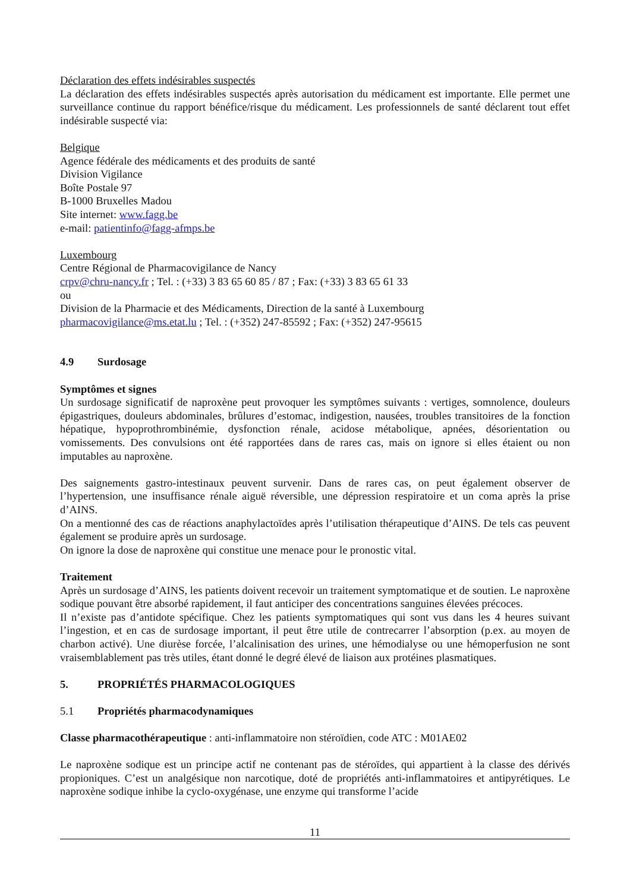Déclaration des effets indésirables suspectés
La déclaration des effets indésirables suspectés après autorisation du médicament est importante. Elle permet une surveillance continue du rapport bénéfice/risque du médicament. Les professionnels de santé déclarent tout effet indésirable suspecté via:
Belgique
Agence fédérale des médicaments et des produits de santé
Division Vigilance
Boîte Postale 97
B-1000 Bruxelles Madou
Site internet: www.fagg.be
e-mail: patientinfo@fagg-afmps.be
Luxembourg
Centre Régional de Pharmacovigilance de Nancy
crpv@chru-nancy.fr ; Tel. : (+33) 3 83 65 60 85 / 87 ; Fax: (+33) 3 83 65 61 33
ou
Division de la Pharmacie et des Médicaments, Direction de la santé à Luxembourg
pharmacovigilance@ms.etat.lu ; Tel. : (+352) 247-85592 ; Fax: (+352) 247-95615
4.9 Surdosage
Symptômes et signes
Un surdosage significatif de naproxène peut provoquer les symptômes suivants : vertiges, somnolence, douleurs épigastriques, douleurs abdominales, brûlures d’estomac, indigestion, nausées, troubles transitoires de la fonction hépatique, hypoprothrombinémie, dysfonction rénale, acidose métabolique, apnées, désorientation ou vomissements. Des convulsions ont été rapportées dans de rares cas, mais on ignore si elles étaient ou non imputables au naproxène.
Des saignements gastro-intestinaux peuvent survenir. Dans de rares cas, on peut également observer de l’hypertension, une insuffisance rénale aiguë réversible, une dépression respiratoire et un coma après la prise d’AINS.
On a mentionné des cas de réactions anaphylactoïdes après l’utilisation thérapeutique d’AINS. De tels cas peuvent également se produire après un surdosage.
On ignore la dose de naproxène qui constitue une menace pour le pronostic vital.
Traitement
Après un surdosage d’AINS, les patients doivent recevoir un traitement symptomatique et de soutien. Le naproxène sodique pouvant être absorbé rapidement, il faut anticiper des concentrations sanguines élevées précoces.
Il n’existe pas d’antidote spécifique. Chez les patients symptomatiques qui sont vus dans les 4 heures suivant l’ingestion, et en cas de surdosage important, il peut être utile de contrecarrer l’absorption (p.ex. au moyen de charbon activé). Une diurèse forcée, l’alcalinisation des urines, une hémodialyse ou une hémoperfusion ne sont vraisemblablement pas très utiles, étant donné le degré élevé de liaison aux protéines plasmatiques.
5. PROPRIÉTÉS PHARMACOLOGIQUES
5.1 Propriétés pharmacodynamiques
Classe pharmacothérapeutique : anti-inflammatoire non stéroïdien, code ATC : M01AE02
Le naproxène sodique est un principe actif ne contenant pas de stéroïdes, qui appartient à la classe des dérivés propioniques. C’est un analgésique non narcotique, doté de propriétés anti-inflammatoires et antipyrétiques. Le naproxène sodique inhibe la cyclo-oxygénase, une enzyme qui transforme l’acide
11